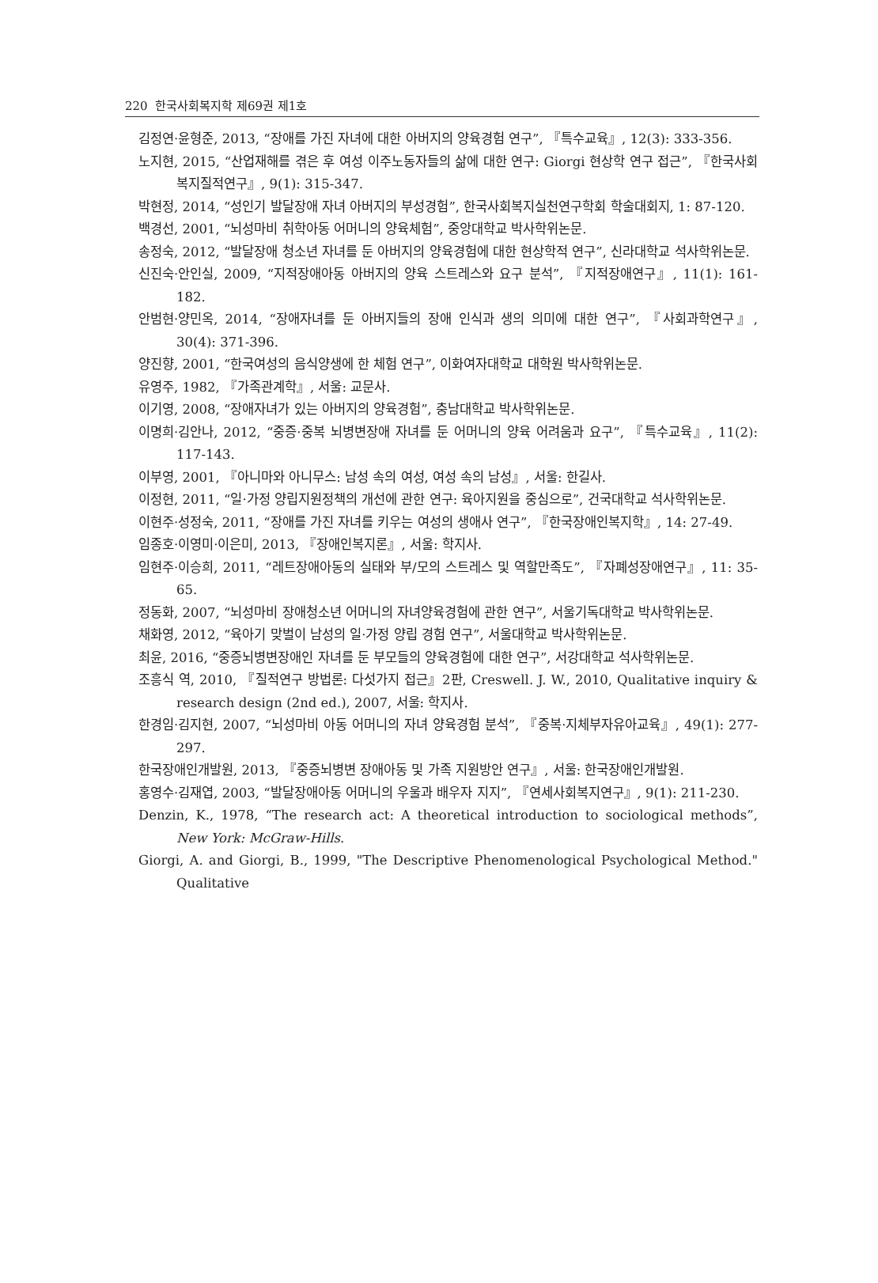220 한국사회복지학 제69권 제1호
김정연·윤형준, 2013, “장애를 가진 자녀에 대한 아버지의 양육경험 연구”, 『특수교육』, 12(3): 333-356.
노지현, 2015, “산업재해를 겪은 후 여성 이주노동자들의 삶에 대한 연구: Giorgi 현상학 연구 접근”, 『한국사회복지질적연구』, 9(1): 315-347.
박현정, 2014, “성인기 발달장애 자녀 아버지의 부성경험”, 한국사회복지실천연구학회 학술대회지, 1: 87-120.
백경선, 2001, “뇌성마비 취학아동 어머니의 양육체험”, 중앙대학교 박사학위논문.
송정숙, 2012, “발달장애 청소년 자녀를 둔 아버지의 양육경험에 대한 현상학적 연구”, 신라대학교 석사학위논문.
신진숙·안인실, 2009, “지적장애아동 아버지의 양육 스트레스와 요구 분석”, 『지적장애연구』, 11(1): 161-182.
안범현·양민옥, 2014, “장애자녀를 둔 아버지들의 장애 인식과 생의 의미에 대한 연구”, 『사회과학연구』, 30(4): 371-396.
양진향, 2001, “한국여성의 음식양생에 한 체험 연구”, 이화여자대학교 대학원 박사학위논문.
유영주, 1982, 『가족관계학』, 서울: 교문사.
이기영, 2008, “장애자녀가 있는 아버지의 양육경험”, 충남대학교 박사학위논문.
이명희·김안나, 2012, “중증·중복 뇌병변장애 자녀를 둔 어머니의 양육 어려움과 요구”, 『특수교육』, 11(2): 117-143.
이부영, 2001, 『아니마와 아니무스: 남성 속의 여성, 여성 속의 남성』, 서울: 한길사.
이정현, 2011, “일·가정 양립지원정책의 개선에 관한 연구: 육아지원을 중심으로”, 건국대학교 석사학위논문.
이현주·성정숙, 2011, “장애를 가진 자녀를 키우는 여성의 생애사 연구”, 『한국장애인복지학』, 14: 27-49.
임종호·이영미·이은미, 2013, 『장애인복지론』, 서울: 학지사.
임현주·이승희, 2011, “레트장애아동의 실태와 부/모의 스트레스 및 역할만족도”, 『자폐성장애연구』, 11: 35-65.
정동화, 2007, “뇌성마비 장애청소년 어머니의 자녀양육경험에 관한 연구”, 서울기독대학교 박사학위논문.
채화영, 2012, “육아기 맞벌이 남성의 일·가정 양립 경험 연구”, 서울대학교 박사학위논문.
최윤, 2016, “중증뇌병변장애인 자녀를 둔 부모들의 양육경험에 대한 연구”, 서강대학교 석사학위논문.
조흥식 역, 2010, 『질적연구 방법론: 다섯가지 접근』2판, Creswell. J. W., 2010, Qualitative inquiry & research design (2nd ed.), 2007, 서울: 학지사.
한경임·김지현, 2007, “뇌성마비 아동 어머니의 자녀 양육경험 분석”, 『중복·지체부자유아교육』, 49(1): 277-297.
한국장애인개발원, 2013, 『중증뇌병변 장애아동 및 가족 지원방안 연구』, 서울: 한국장애인개발원.
홍영수·김재엽, 2003, “발달장애아동 어머니의 우울과 배우자 지지”, 『연세사회복지연구』, 9(1): 211-230.
Denzin, K., 1978, “The research act: A theoretical introduction to sociological methods”, New York: McGraw-Hills.
Giorgi, A. and Giorgi, B., 1999, "The Descriptive Phenomenological Psychological Method." Qualitative